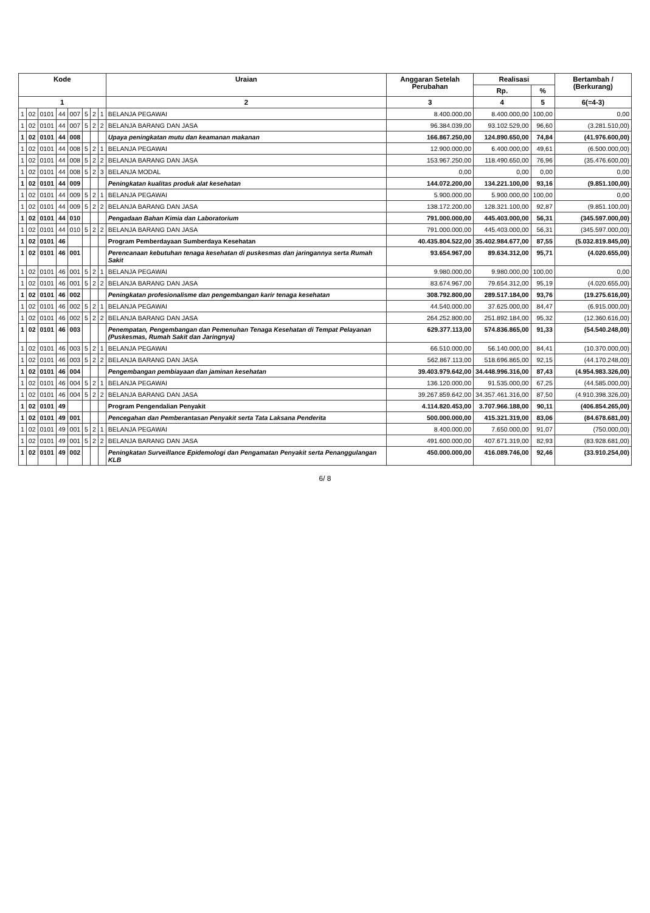| Kode | | | | | | | | Uraian | Anggaran Setelah Perubahan | Realisasi | | Bertambah / (Berkurang) |
| --- | --- | --- | --- | --- | --- | --- | --- | --- | --- | --- | --- | --- |
| | | | | | | | | | | Rp. | % | |
| 1 | | | | | | | | 2 | 3 | 4 | 5 | 6(=4-3) |
| 1 | 02 | 0101 | 44 | 007 | 5 | 2 | 1 | BELANJA PEGAWAI | 8.400.000,00 | 8.400.000,00 | 100,00 | 0,00 |
| 1 | 02 | 0101 | 44 | 007 | 5 | 2 | 2 | BELANJA BARANG DAN JASA | 96.384.039,00 | 93.102.529,00 | 96,60 | (3.281.510,00) |
| 1 | 02 | 0101 | 44 | 008 | | | | Upaya peningkatan mutu dan keamanan makanan | 166.867.250,00 | 124.890.650,00 | 74,84 | (41.976.600,00) |
| 1 | 02 | 0101 | 44 | 008 | 5 | 2 | 1 | BELANJA PEGAWAI | 12.900.000,00 | 6.400.000,00 | 49,61 | (6.500.000,00) |
| 1 | 02 | 0101 | 44 | 008 | 5 | 2 | 2 | BELANJA BARANG DAN JASA | 153.967.250,00 | 118.490.650,00 | 76,96 | (35.476.600,00) |
| 1 | 02 | 0101 | 44 | 008 | 5 | 2 | 3 | BELANJA MODAL | 0,00 | 0,00 | 0,00 | 0,00 |
| 1 | 02 | 0101 | 44 | 009 | | | | Peningkatan kualitas produk alat kesehatan | 144.072.200,00 | 134.221.100,00 | 93,16 | (9.851.100,00) |
| 1 | 02 | 0101 | 44 | 009 | 5 | 2 | 1 | BELANJA PEGAWAI | 5.900.000,00 | 5.900.000,00 | 100,00 | 0,00 |
| 1 | 02 | 0101 | 44 | 009 | 5 | 2 | 2 | BELANJA BARANG DAN JASA | 138.172.200,00 | 128.321.100,00 | 92,87 | (9.851.100,00) |
| 1 | 02 | 0101 | 44 | 010 | | | | Pengadaan Bahan Kimia dan Laboratorium | 791.000.000,00 | 445.403.000,00 | 56,31 | (345.597.000,00) |
| 1 | 02 | 0101 | 44 | 010 | 5 | 2 | 2 | BELANJA BARANG DAN JASA | 791.000.000,00 | 445.403.000,00 | 56,31 | (345.597.000,00) |
| 1 | 02 | 0101 | 46 | | | | | Program Pemberdayaan Sumberdaya Kesehatan | 40.435.804.522,00 | 35.402.984.677,00 | 87,55 | (5.032.819.845,00) |
| 1 | 02 | 0101 | 46 | 001 | | | | Perencanaan kebutuhan tenaga kesehatan di puskesmas dan jaringannya serta Rumah Sakit | 93.654.967,00 | 89.634.312,00 | 95,71 | (4.020.655,00) |
| 1 | 02 | 0101 | 46 | 001 | 5 | 2 | 1 | BELANJA PEGAWAI | 9.980.000,00 | 9.980.000,00 | 100,00 | 0,00 |
| 1 | 02 | 0101 | 46 | 001 | 5 | 2 | 2 | BELANJA BARANG DAN JASA | 83.674.967,00 | 79.654.312,00 | 95,19 | (4.020.655,00) |
| 1 | 02 | 0101 | 46 | 002 | | | | Peningkatan profesionalisme dan pengembangan karir tenaga kesehatan | 308.792.800,00 | 289.517.184,00 | 93,76 | (19.275.616,00) |
| 1 | 02 | 0101 | 46 | 002 | 5 | 2 | 1 | BELANJA PEGAWAI | 44.540.000,00 | 37.625.000,00 | 84,47 | (6.915.000,00) |
| 1 | 02 | 0101 | 46 | 002 | 5 | 2 | 2 | BELANJA BARANG DAN JASA | 264.252.800,00 | 251.892.184,00 | 95,32 | (12.360.616,00) |
| 1 | 02 | 0101 | 46 | 003 | | | | Penempatan, Pengembangan dan Pemenuhan Tenaga Kesehatan di Tempat Pelayanan (Puskesmas, Rumah Sakit dan Jaringnya) | 629.377.113,00 | 574.836.865,00 | 91,33 | (54.540.248,00) |
| 1 | 02 | 0101 | 46 | 003 | 5 | 2 | 1 | BELANJA PEGAWAI | 66.510.000,00 | 56.140.000,00 | 84,41 | (10.370.000,00) |
| 1 | 02 | 0101 | 46 | 003 | 5 | 2 | 2 | BELANJA BARANG DAN JASA | 562.867.113,00 | 518.696.865,00 | 92,15 | (44.170.248,00) |
| 1 | 02 | 0101 | 46 | 004 | | | | Pengembangan pembiayaan dan jaminan kesehatan | 39.403.979.642,00 | 34.448.996.316,00 | 87,43 | (4.954.983.326,00) |
| 1 | 02 | 0101 | 46 | 004 | 5 | 2 | 1 | BELANJA PEGAWAI | 136.120.000,00 | 91.535.000,00 | 67,25 | (44.585.000,00) |
| 1 | 02 | 0101 | 46 | 004 | 5 | 2 | 2 | BELANJA BARANG DAN JASA | 39.267.859.642,00 | 34.357.461.316,00 | 87,50 | (4.910.398.326,00) |
| 1 | 02 | 0101 | 49 | | | | | Program Pengendalian Penyakit | 4.114.820.453,00 | 3.707.966.188,00 | 90,11 | (406.854.265,00) |
| 1 | 02 | 0101 | 49 | 001 | | | | Pencegahan dan Pemberantasan Penyakit serta Tata Laksana Penderita | 500.000.000,00 | 415.321.319,00 | 83,06 | (84.678.681,00) |
| 1 | 02 | 0101 | 49 | 001 | 5 | 2 | 1 | BELANJA PEGAWAI | 8.400.000,00 | 7.650.000,00 | 91,07 | (750.000,00) |
| 1 | 02 | 0101 | 49 | 001 | 5 | 2 | 2 | BELANJA BARANG DAN JASA | 491.600.000,00 | 407.671.319,00 | 82,93 | (83.928.681,00) |
| 1 | 02 | 0101 | 49 | 002 | | | | Peningkatan Surveillance Epidemologi dan Pengamatan Penyakit serta Penanggulangan KLB | 450.000.000,00 | 416.089.746,00 | 92,46 | (33.910.254,00) |
6/ 8